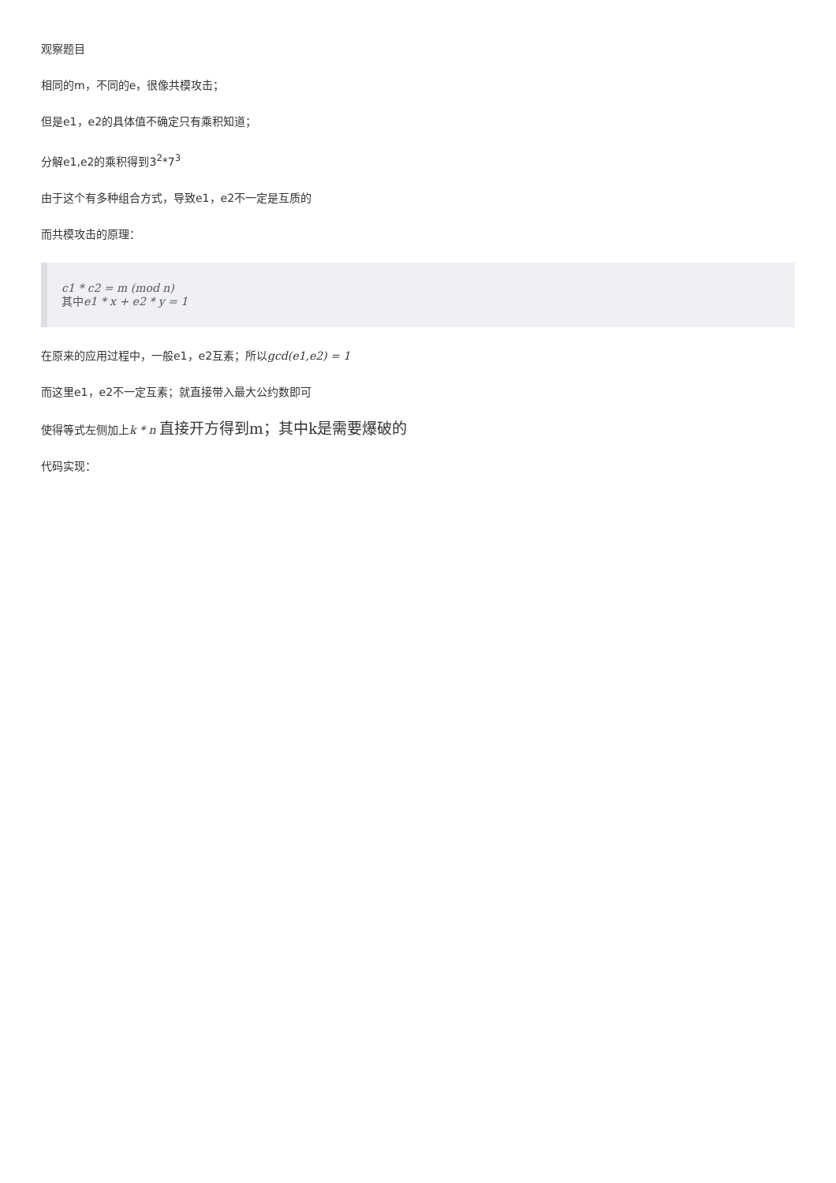观察题目
相同的m，不同的e，很像共模攻击；
但是e1，e2的具体值不确定只有乘积知道；
分解e1,e2的乘积得到3<sup>2</sup>*7<sup>3</sup>
由于这个有多种组合方式，导致e1，e2不一定是互质的
而共模攻击的原理：
c1 * c2 = m (mod n)
其中e1 * x + e2 * y = 1
在原来的应用过程中，一般e1，e2互素；所以gcd(e1,e2) = 1
而这里e1，e2不一定互素；就直接带入最大公约数即可
使得等式左侧加上k * n 直接开方得到m；其中k是需要爆破的
代码实现：